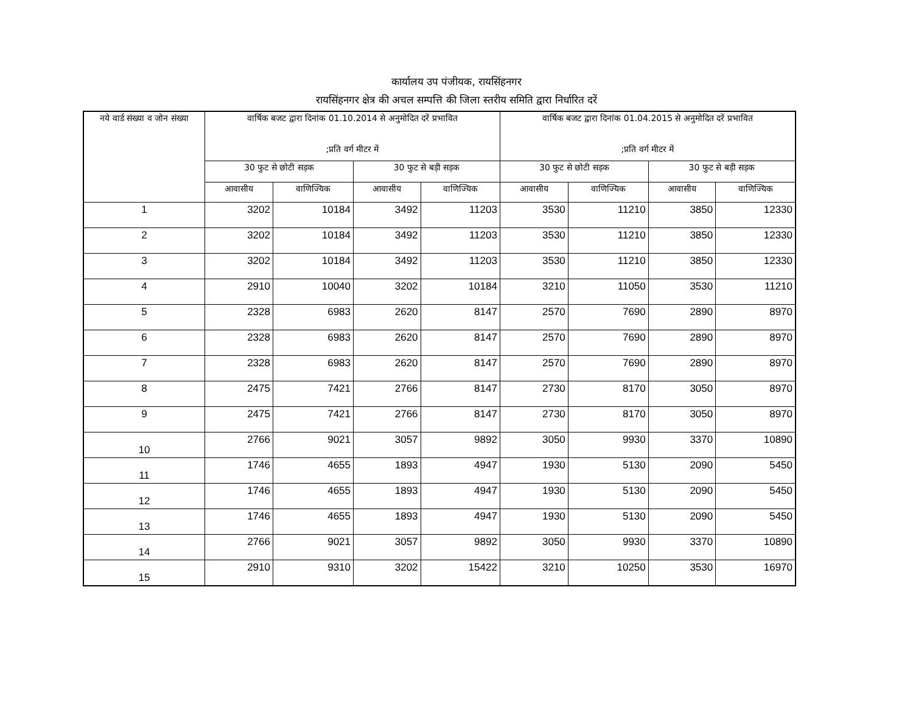कार्यालय उप पंजीयक, रायसिंहनगर
रायसिंहनगर क्षेत्र की अचल सम्पत्ति की जिला स्तरीय समिति द्वारा निर्धारित दरें
| नये वार्ड संख्या व जोन संख्या | वार्षिक बजट द्वारा दिनांक 01.10.2014 से अनुमोदित दरें प्रभावित ;प्रति वर्ग मीटर में | | | | वार्षिक बजट द्वारा दिनांक 01.04.2015 से अनुमोदित दरें प्रभावित ;प्रति वर्ग मीटर में | | | |
| --- | --- | --- | --- | --- | --- | --- | --- | --- |
| | 30 फुट से छोटी सड़क | | 30 फुट से बड़ी सड़क | | 30 फुट से छोटी सड़क | | 30 फुट से बड़ी सड़क | |
| | आवासीय | वाणिज्यिक | आवासीय | वाणिज्यिक | आवासीय | वाणिज्यिक | आवासीय | वाणिज्यिक |
| 1 | 3202 | 10184 | 3492 | 11203 | 3530 | 11210 | 3850 | 12330 |
| 2 | 3202 | 10184 | 3492 | 11203 | 3530 | 11210 | 3850 | 12330 |
| 3 | 3202 | 10184 | 3492 | 11203 | 3530 | 11210 | 3850 | 12330 |
| 4 | 2910 | 10040 | 3202 | 10184 | 3210 | 11050 | 3530 | 11210 |
| 5 | 2328 | 6983 | 2620 | 8147 | 2570 | 7690 | 2890 | 8970 |
| 6 | 2328 | 6983 | 2620 | 8147 | 2570 | 7690 | 2890 | 8970 |
| 7 | 2328 | 6983 | 2620 | 8147 | 2570 | 7690 | 2890 | 8970 |
| 8 | 2475 | 7421 | 2766 | 8147 | 2730 | 8170 | 3050 | 8970 |
| 9 | 2475 | 7421 | 2766 | 8147 | 2730 | 8170 | 3050 | 8970 |
| 10 | 2766 | 9021 | 3057 | 9892 | 3050 | 9930 | 3370 | 10890 |
| 11 | 1746 | 4655 | 1893 | 4947 | 1930 | 5130 | 2090 | 5450 |
| 12 | 1746 | 4655 | 1893 | 4947 | 1930 | 5130 | 2090 | 5450 |
| 13 | 1746 | 4655 | 1893 | 4947 | 1930 | 5130 | 2090 | 5450 |
| 14 | 2766 | 9021 | 3057 | 9892 | 3050 | 9930 | 3370 | 10890 |
| 15 | 2910 | 9310 | 3202 | 15422 | 3210 | 10250 | 3530 | 16970 |